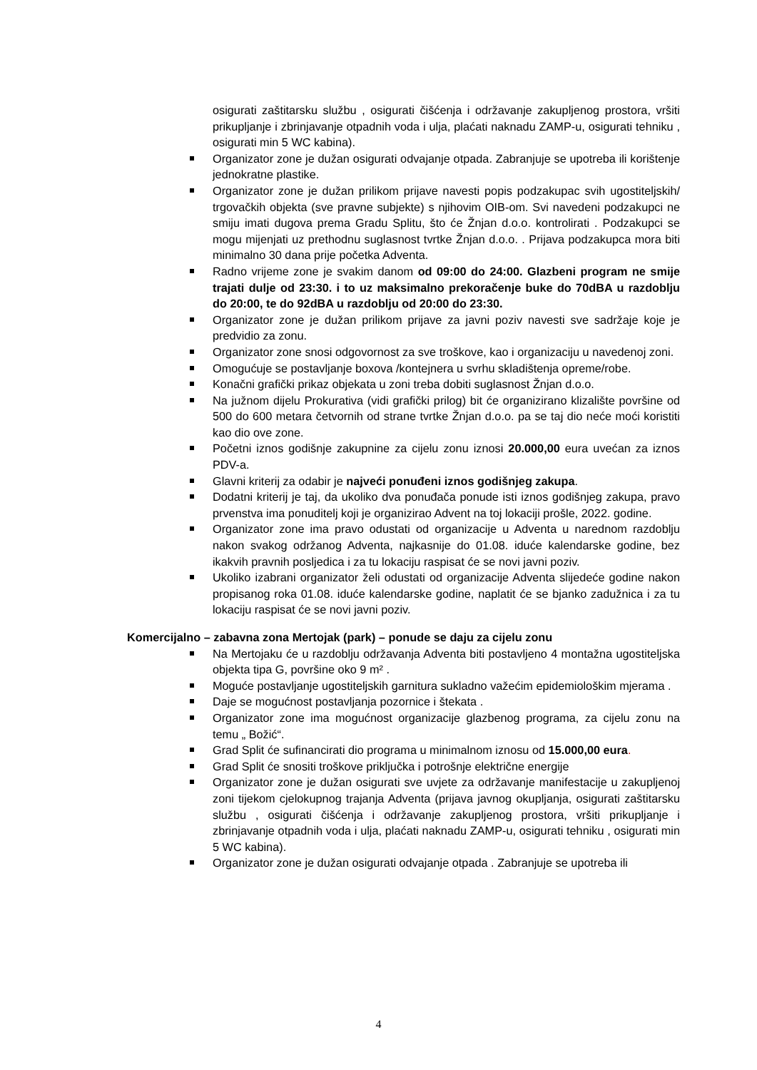osigurati zaštitarsku službu , osigurati čišćenja i održavanje zakupljenog prostora, vršiti prikupljanje i zbrinjavanje otpadnih voda i ulja, plaćati naknadu ZAMP-u, osigurati tehniku , osigurati min 5 WC kabina).
Organizator zone je dužan osigurati odvajanje otpada. Zabranjuje se upotreba ili korištenje jednokratne plastike.
Organizator zone je dužan prilikom prijave navesti popis podzakupac svih ugostiteljskih/ trgovačkih objekta (sve pravne subjekte) s njihovim OIB-om. Svi navedeni podzakupci ne smiju imati dugova prema Gradu Splitu, što će Žnjan d.o.o. kontrolirati . Podzakupci se mogu mijenjati uz prethodnu suglasnost tvrtke Žnjan d.o.o. . Prijava podzakupca mora biti minimalno 30 dana prije početka Adventa.
Radno vrijeme zone je svakim danom od 09:00 do 24:00. Glazbeni program ne smije trajati dulje od 23:30. i to uz maksimalno prekoračenje buke do 70dBA u razdoblju do 20:00, te do 92dBA u razdoblju od 20:00 do 23:30.
Organizator zone je dužan prilikom prijave za javni poziv navesti sve sadržaje koje je predvidio za zonu.
Organizator zone snosi odgovornost za sve troškove, kao i organizaciju u navedenoj zoni.
Omogućuje se postavljanje boxova /kontejnera u svrhu skladištenja opreme/robe.
Konačni grafički prikaz objekata u zoni treba dobiti suglasnost Žnjan d.o.o.
Na južnom dijelu Prokurativa (vidi grafički prilog) bit će organizirano klizalište površine od 500 do 600 metara četvornih od strane tvrtke Žnjan d.o.o. pa se taj dio neće moći koristiti kao dio ove zone.
Početni iznos godišnje zakupnine za cijelu zonu iznosi 20.000,00 eura uvećan za iznos PDV-a.
Glavni kriterij za odabir je najveći ponuđeni iznos godišnjeg zakupa.
Dodatni kriterij je taj, da ukoliko dva ponuđača ponude isti iznos godišnjeg zakupa, pravo prvenstva ima ponuditelj koji je organizirao Advent na toj lokaciji prošle, 2022. godine.
Organizator zone ima pravo odustati od organizacije u Adventa u narednom razdoblju nakon svakog održanog Adventa, najkasnije do 01.08. iduće kalendarske godine, bez ikakvih pravnih posljedica i za tu lokaciju raspisat će se novi javni poziv.
Ukoliko izabrani organizator želi odustati od organizacije Adventa slijedeće godine nakon propisanog roka 01.08. iduće kalendarske godine, naplatit će se bjanko zadužnica i za tu lokaciju raspisat će se novi javni poziv.
Komercijalno – zabavna zona Mertojak (park) – ponude se daju za cijelu zonu
Na Mertojaku će u razdoblju održavanja Adventa biti postavljeno 4 montažna ugostiteljska objekta tipa G, površine oko 9 m² .
Moguće postavljanje ugostiteljskih garnitura sukladno važećim epidemiološkim mjerama .
Daje se mogućnost postavljanja pozornice i štekata .
Organizator zone ima mogućnost organizacije glazbenog programa, za cijelu zonu na temu „ Božić“.
Grad Split će sufinancirati dio programa u minimalnom iznosu od 15.000,00 eura.
Grad Split će snositi troškove priključka i potrošnje električne energije
Organizator zone je dužan osigurati sve uvjete za održavanje manifestacije u zakupljenoj zoni tijekom cjelokupnog trajanja Adventa (prijava javnog okupljanja, osigurati zaštitarsku službu , osigurati čišćenja i održavanje zakupljenog prostora, vršiti prikupljanje i zbrinjavanje otpadnih voda i ulja, plaćati naknadu ZAMP-u, osigurati tehniku , osigurati min 5 WC kabina).
Organizator zone je dužan osigurati odvajanje otpada . Zabranjuje se upotreba ili
4